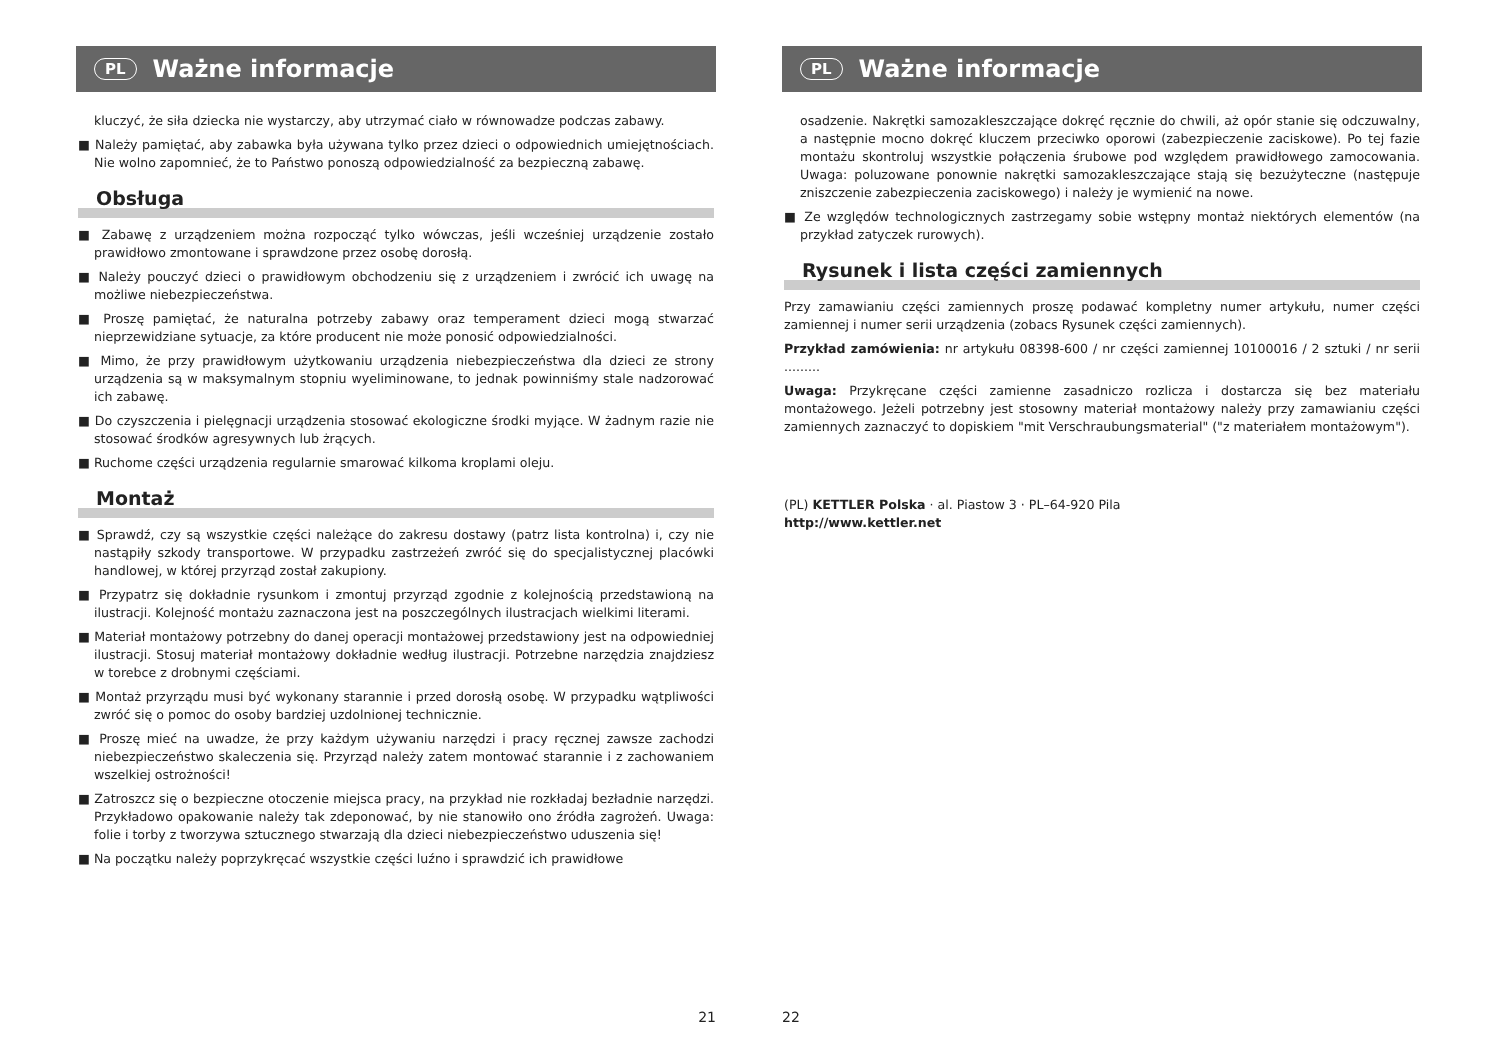PL Ważne informacje
kluczyć, że siła dziecka nie wystarczy, aby utrzymać ciało w równowadze podczas zabawy.
■ Należy pamiętać, aby zabawka była używana tylko przez dzieci o odpowiednich umiejętnościach. Nie wolno zapomnieć, że to Państwo ponoszą odpowiedzialność za bezpieczną zabawę.
Obsługa
■ Zabawę z urządzeniem można rozpocząć tylko wówczas, jeśli wcześniej urządzenie zostało prawidłowo zmontowane i sprawdzone przez osobę dorosłą.
■ Należy pouczyć dzieci o prawidłowym obchodzeniu się z urządzeniem i zwrócić ich uwagę na możliwe niebezpieczeństwa.
■ Proszę pamiętać, że naturalna potrzeby zabawy oraz temperament dzieci mogą stwarzać nieprzewidziane sytuacje, za które producent nie może ponosić odpowiedzialności.
■ Mimo, że przy prawidłowym użytkowaniu urządzenia niebezpieczeństwa dla dzieci ze strony urządzenia są w maksymalnym stopniu wyeliminowane, to jednak powinniśmy stale nadzorować ich zabawę.
■ Do czyszczenia i pielęgnacji urządzenia stosować ekologiczne środki myjące. W żadnym razie nie stosować środków agresywnych lub żrących.
■ Ruchome części urządzenia regularnie smarować kilkoma kroplami oleju.
Montaż
■ Sprawdź, czy są wszystkie części należące do zakresu dostawy (patrz lista kontrolna) i, czy nie nastąpiły szkody transportowe. W przypadku zastrzeżeń zwróć się do specjalistycznej placówki handlowej, w której przyrząd został zakupiony.
■ Przypatrz się dokładnie rysunkom i zmontuj przyrząd zgodnie z kolejnością przedstawioną na ilustracji. Kolejność montażu zaznaczona jest na poszczególnych ilustracjach wielkimi literami.
■ Materiał montażowy potrzebny do danej operacji montażowej przedstawiony jest na odpowiedniej ilustracji. Stosuj materiał montażowy dokładnie według ilustracji. Potrzebne narzędzia znajdziesz w torebce z drobnymi częściami.
■ Montaż przyrządu musi być wykonany starannie i przed dorosłą osobę. W przypadku wątpliwości zwróć się o pomoc do osoby bardziej uzdolnionej technicznie.
■ Proszę mieć na uwadze, że przy każdym używaniu narzędzi i pracy ręcznej zawsze zachodzi niebezpieczeństwo skaleczenia się. Przyrząd należy zatem montować starannie i z zachowaniem wszelkiej ostrożności!
■ Zatroszcz się o bezpieczne otoczenie miejsca pracy, na przykład nie rozkładaj bezładnie narzędzi. Przykładowo opakowanie należy tak zdeponować, by nie stanowiło ono źródła zagrożeń. Uwaga: folie i torby z tworzywa sztucznego stwarzają dla dzieci niebezpieczeństwo uduszenia się!
■ Na początku należy poprzykręcać wszystkie części luźno i sprawdzić ich prawidłowe
21
PL Ważne informacje
osadzenie. Nakrętki samozakleszczające dokręć ręcznie do chwili, aż opór stanie się odczuwalny, a następnie mocno dokręć kluczem przeciwko oporowi (zabezpieczenie zaciskowe). Po tej fazie montażu skontroluj wszystkie połączenia śrubowe pod względem prawidłowego zamocowania. Uwaga: poluzowane ponownie nakrętki samozakleszczające stają się bezużyteczne (następuje zniszczenie zabezpieczenia zaciskowego) i należy je wymienić na nowe.
■ Ze względów technologicznych zastrzegamy sobie wstępny montaż niektórych elementów (na przykład zatyczek rurowych).
Rysunek i lista części zamiennych
Przy zamawianiu części zamiennych proszę podawać kompletny numer artykułu, numer części zamiennej i numer serii urządzenia (zobacs Rysunek części zamiennych).
Przykład zamówienia: nr artykułu 08398-600 / nr części zamiennej 10100016 / 2 sztuki / nr serii .........
Uwaga: Przykręcane części zamienne zasadniczo rozlicza i dostarcza się bez materiału montażowego. Jeżeli potrzebny jest stosowny materiał montażowy należy przy zamawianiu części zamiennych zaznaczyć to dopiskiem "mit Verschraubungsmaterial" ("z materiałem montażowym").
(PL) KETTLER Polska · al. Piastow 3 · PL–64-920 Pila
http://www.kettler.net
22